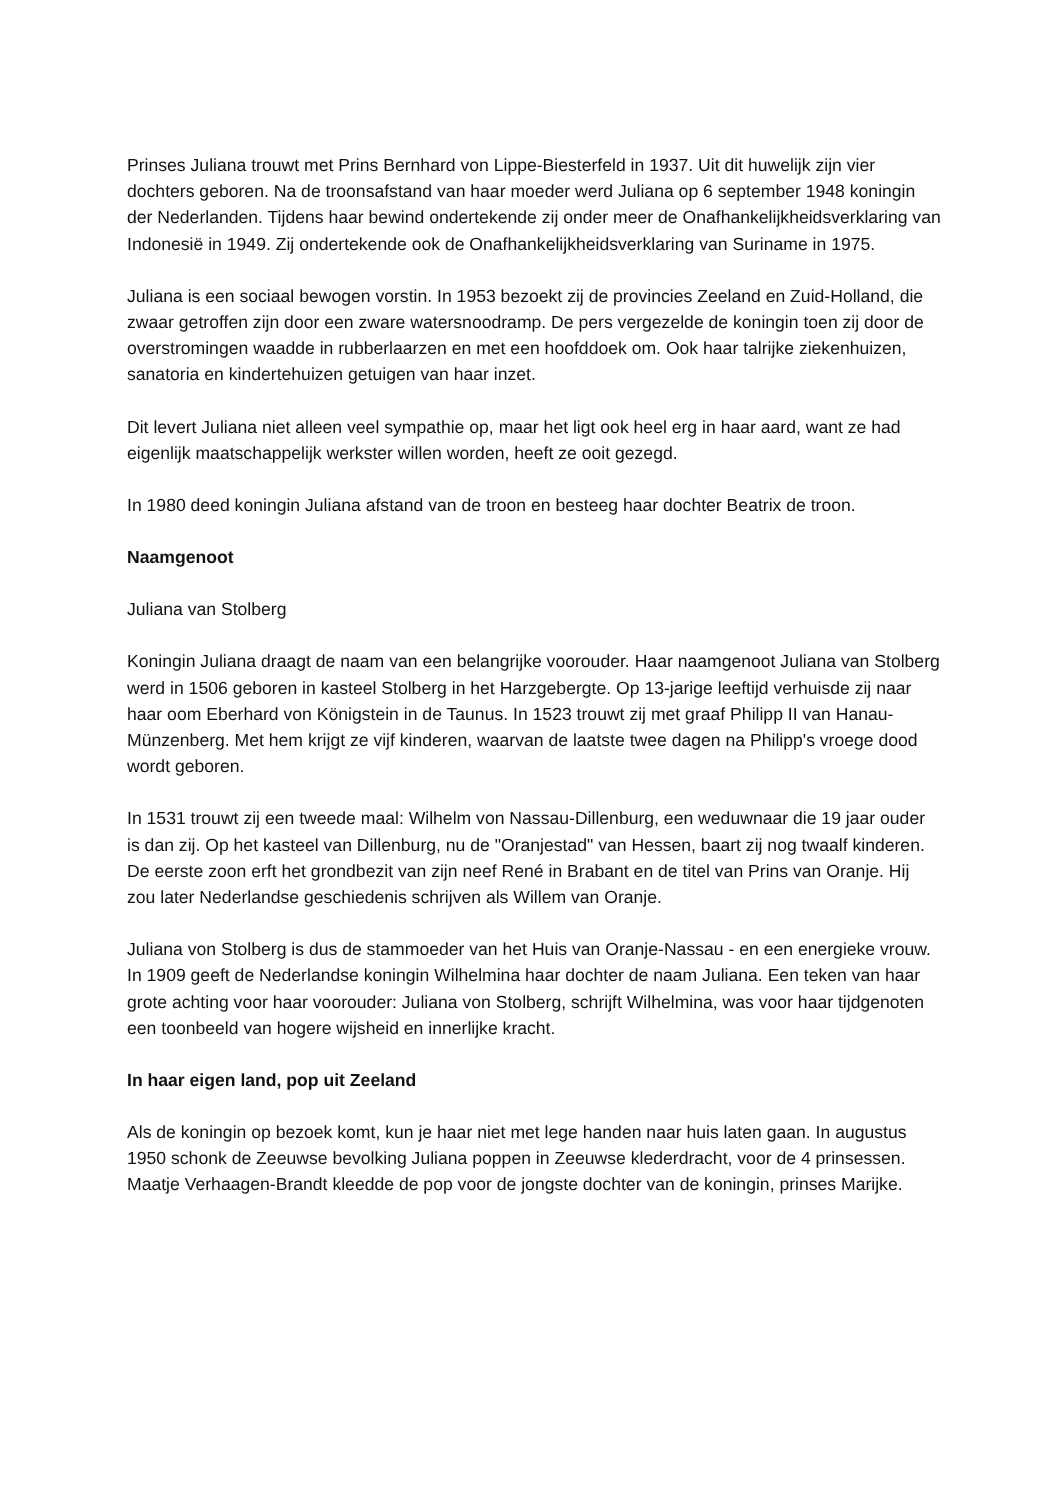Prinses Juliana trouwt met Prins Bernhard von Lippe-Biesterfeld in 1937. Uit dit huwelijk zijn vier dochters geboren. Na de troonsafstand van haar moeder werd Juliana op 6 september 1948 koningin der Nederlanden. Tijdens haar bewind ondertekende zij onder meer de Onafhankelijkheidsverklaring van Indonesië in 1949. Zij ondertekende ook de Onafhankelijkheidsverklaring van Suriname in 1975.
Juliana is een sociaal bewogen vorstin. In 1953 bezoekt zij de provincies Zeeland en Zuid-Holland, die zwaar getroffen zijn door een zware watersnoodramp. De pers vergezelde de koningin toen zij door de overstromingen waadde in rubberlaarzen en met een hoofddoek om. Ook haar talrijke ziekenhuizen, sanatoria en kindertehuizen getuigen van haar inzet.
Dit levert Juliana niet alleen veel sympathie op, maar het ligt ook heel erg in haar aard, want ze had eigenlijk maatschappelijk werkster willen worden, heeft ze ooit gezegd.
In 1980 deed koningin Juliana afstand van de troon en besteeg haar dochter Beatrix de troon.
Naamgenoot
Juliana van Stolberg
Koningin Juliana draagt de naam van een belangrijke voorouder. Haar naamgenoot Juliana van Stolberg werd in 1506 geboren in kasteel Stolberg in het Harzgebergte. Op 13-jarige leeftijd verhuisde zij naar haar oom Eberhard von Königstein in de Taunus. In 1523 trouwt zij met graaf Philipp II van Hanau-Münzenberg. Met hem krijgt ze vijf kinderen, waarvan de laatste twee dagen na Philipp's vroege dood wordt geboren.
In 1531 trouwt zij een tweede maal: Wilhelm von Nassau-Dillenburg, een weduwnaar die 19 jaar ouder is dan zij. Op het kasteel van Dillenburg, nu de "Oranjestad" van Hessen, baart zij nog twaalf kinderen. De eerste zoon erft het grondbezit van zijn neef René in Brabant en de titel van Prins van Oranje. Hij zou later Nederlandse geschiedenis schrijven als Willem van Oranje.
Juliana von Stolberg is dus de stammoeder van het Huis van Oranje-Nassau - en een energieke vrouw. In 1909 geeft de Nederlandse koningin Wilhelmina haar dochter de naam Juliana. Een teken van haar grote achting voor haar voorouder: Juliana von Stolberg, schrijft Wilhelmina, was voor haar tijdgenoten een toonbeeld van hogere wijsheid en innerlijke kracht.
In haar eigen land, pop uit Zeeland
Als de koningin op bezoek komt, kun je haar niet met lege handen naar huis laten gaan. In augustus 1950 schonk de Zeeuwse bevolking Juliana poppen in Zeeuwse klederdracht, voor de 4 prinsessen. Maatje Verhaagen-Brandt kleedde de pop voor de jongste dochter van de koningin, prinses Marijke.